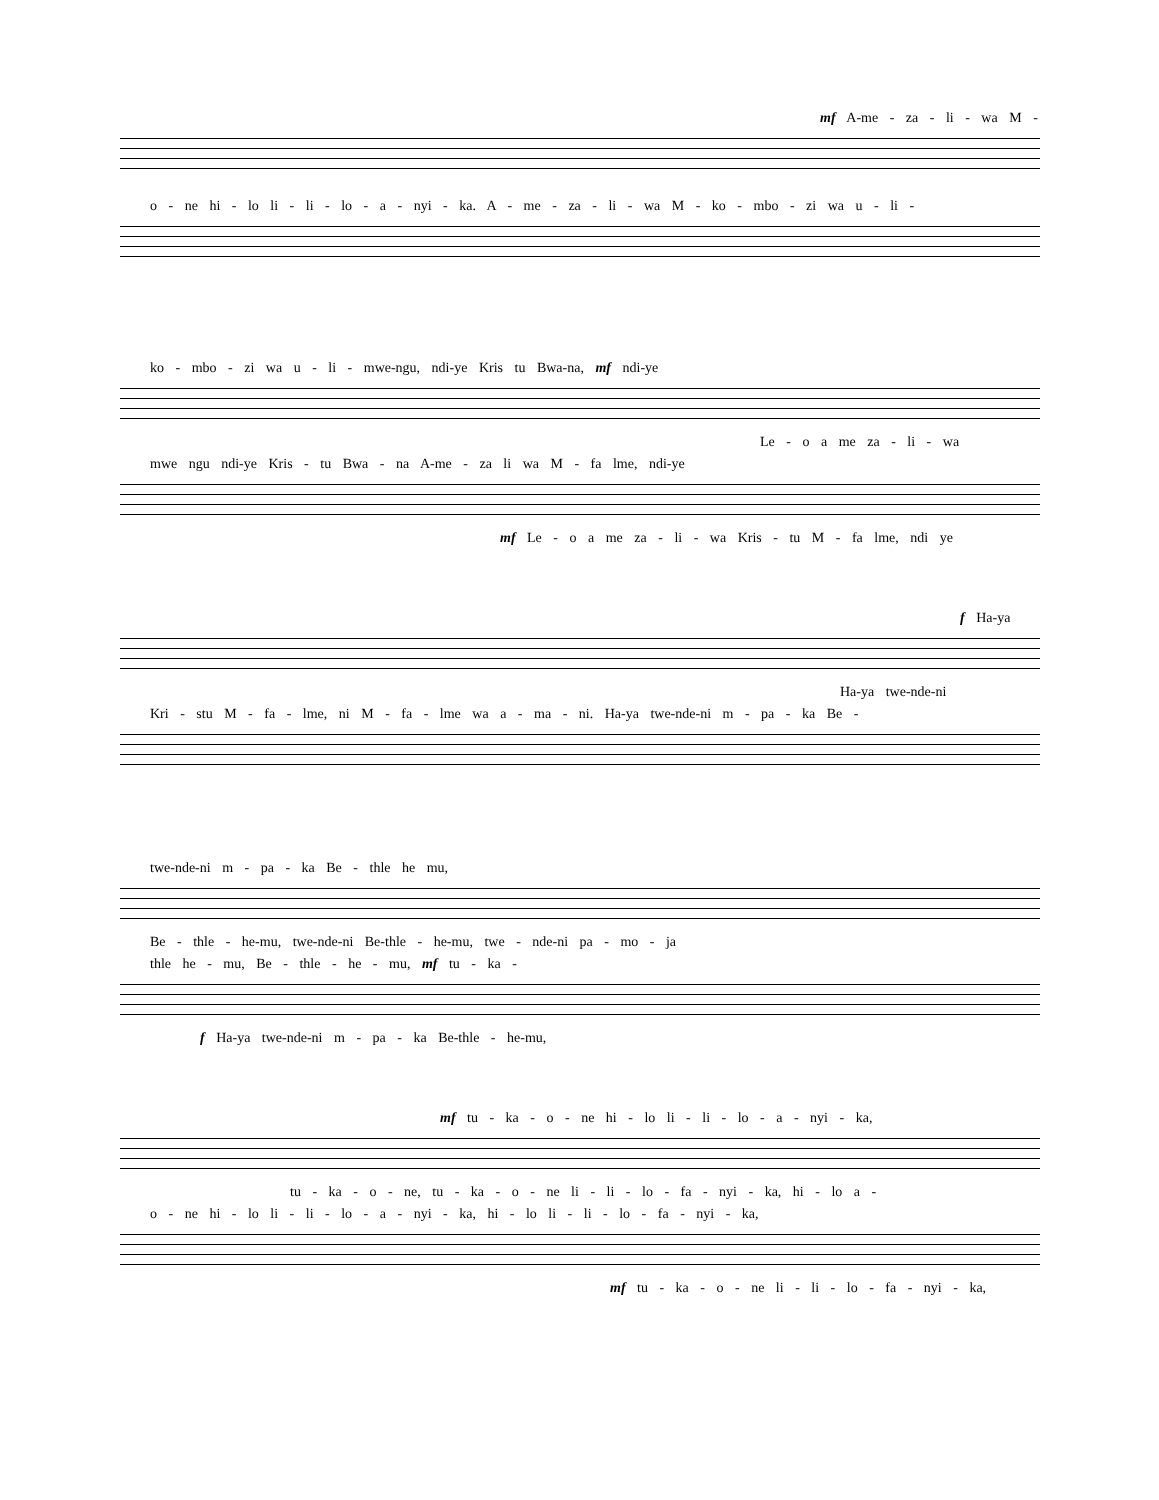mf A-me - za - li - wa M -
o - ne hi - lo li - li - lo - a - nyi - ka. A - me - za - li - wa M - ko - mbo - zi wa u - li -
ko - mbo - zi wa u - li - mwe-ngu, ndi-ye Kris tu Bwa-na, mf ndi-ye
Le - o a me za - li - wa
mwe ngu ndi-ye Kris - tu Bwa - na A-me - za li wa M - fa lme, ndi-ye
mf Le - o a me za - li - wa Kris - tu M - fa lme, ndi ye
f Ha-ya
Ha-ya twe-nde-ni
Kri - stu M - fa - lme, ni M - fa - lme wa a - ma - ni. Ha-ya twe-nde-ni m - pa - ka Be -
twe-nde-ni m - pa - ka Be - thle he mu,
Be - thle - he-mu, twe-nde-ni Be-thle - he-mu, twe - nde-ni pa - mo - ja
thle he - mu, Be - thle - he - mu, mf tu - ka -
f Ha-ya twe-nde-ni m - pa - ka Be-thle - he-mu,
mf tu - ka - o - ne hi - lo li - li - lo - a - nyi - ka,
tu - ka - o - ne, tu - ka - o - ne li - li - lo - fa - nyi - ka, hi - lo a -
o - ne hi - lo li - li - lo - a - nyi - ka, hi - lo li - li - lo - fa - nyi - ka,
mf tu - ka - o - ne li - li - lo - fa - nyi - ka,